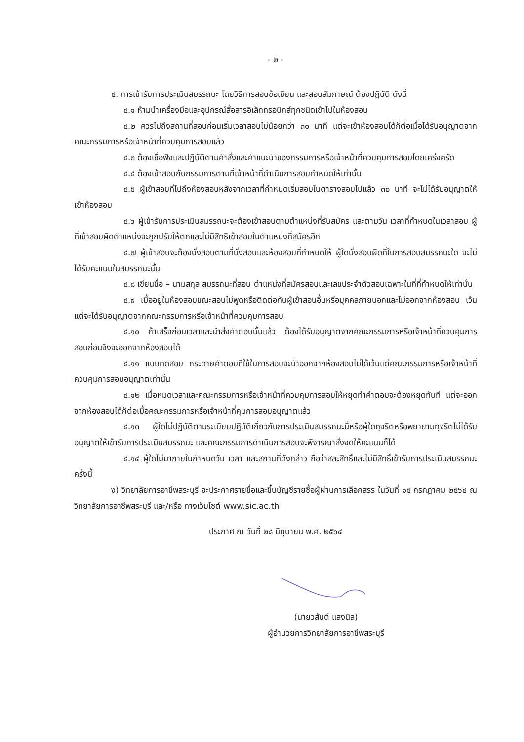- ๒ -
๔. การเข้ารับการประเมินสมรรถนะ โดยวิธีการสอบข้อเขียน และสอบสัมภาษณ์ ต้องปฏิบัติ ดังนี้
๔.๑ ห้ามนำเครื่องมือและอุปกรณ์สื่อสารอิเล็กทรอนิกส์ทุกชนิดเข้าไปในห้องสอบ
๔.๒ ควรไปถึงสถานที่สอบก่อนเริ่มเวลาสอบไม่น้อยกว่า ๓๐ นาที แต่จะเข้าห้องสอบได้ก็ต่อเมื่อได้รับอนุญาตจากคณะกรรมการหรือเจ้าหน้าที่ควบคุมการสอบแล้ว
๔.๓ ต้องเชื่อฟังและปฏิบัติตามคำสั่งและคำแนะนำของกรรมการหรือเจ้าหน้าที่ควบคุมการสอบโดยเคร่งครัด
๔.๔ ต้องเข้าสอบกับกรรมการตามที่เจ้าหน้าที่ดำเนินการสอบกำหนดให้เท่านั้น
๔.๕ ผู้เข้าสอบที่ไปถึงห้องสอบหลังจากเวลาที่กำหนดเริ่มสอบในตารางสอบไปแล้ว ๓๐ นาที จะไม่ได้รับอนุญาตให้เข้าห้องสอบ
๔.๖ ผู้เข้ารับการประเมินสมรรถนะจะต้องเข้าสอบตามตำแหน่งที่รับสมัคร และตามวัน เวลาที่กำหนดในเวลาสอบ ผู้ที่เข้าสอบผิดตำแหน่งจะถูกปรับให้ตกและไม่มีสิทธิเข้าสอบในตำแหน่งที่สมัครอีก
๔.๗ ผู้เข้าสอบจะต้องนั่งสอบตามที่นั่งสอบและห้องสอบที่กำหนดให้ ผู้ใดนั่งสอบผิดที่ในการสอบสมรรถนะใด จะไม่ได้รับคะแนนในสมรรถนะนั้น
๔.๘ เขียนชื่อ – นามสกุล สมรรถนะที่สอบ ตำแหน่งที่สมัครสอบและเลขประจำตัวสอบเฉพาะในที่ที่กำหนดให้เท่านั้น
๔.๙ เมื่ออยู่ในห้องสอบขณะสอบไม่พูดหรือติดต่อกับผู้เข้าสอบอื่นหรือบุคคลภายนอกและไม่ออกจากห้องสอบ เว้นแต่จะได้รับอนุญาตจากคณะกรรมการหรือเจ้าหน้าที่ควบคุมการสอบ
๔.๑๐ ถ้าเสร็จก่อนเวลาและนำส่งคำตอบนั้นแล้ว ต้องได้รับอนุญาตจากคณะกรรมการหรือเจ้าหน้าที่ควบคุมการสอบก่อนจึงจะออกจากห้องสอบได้
๔.๑๑ แบบทดสอบ กระดาษคำตอบที่ใช้ในการสอบจะนำออกจากห้องสอบไม่ได้เว้นแต่คณะกรรมการหรือเจ้าหน้าที่ควบคุมการสอบอนุญาตเท่านั้น
๔.๑๒ เมื่อหมดเวลาและคณะกรรมการหรือเจ้าหน้าที่ควบคุมการสอบให้หยุดทำคำตอบจะต้องหยุดทันที แต่จะออกจากห้องสอบได้ก็ต่อเมื่อคณะกรรมการหรือเจ้าหน้าที่คุมการสอบอนุญาตแล้ว
๔.๑๓ ผู้ใดไม่ปฏิบัติตามระเบียบปฏิบัติเกี่ยวกับการประเมินสมรรถนะนี้หรือผู้ใดทุจริตหรือพยายามทุจริตไม่ได้รับอนุญาตให้เข้ารับการประเมินสมรรถนะ และคณะกรรมการดำเนินการสอบจะพิจารณาสั่งงดให้คะแนนก็ได้
๔.๑๔ ผู้ใดไม่มาภายในกำหนดวัน เวลา และสถานที่ดังกล่าว ถือว่าสละสิทธิ์และไม่มีสิทธิ์เข้ารับการประเมินสมรรถนะครั้งนี้
ง) วิทยาลัยการอาชีพสระบุรี จะประกาศรายชื่อและขึ้นบัญชีรายชื่อผู้ผ่านการเลือกสรร ในวันที่ ๑๕ กรกฎาคม ๒๕๖๔ ณ วิทยาลัยการอาชีพสระบุรี และ/หรือ ทางเว็บไซต์ www.sic.ac.th
ประกาศ ณ วันที่ ๒๘ มิถุนายน พ.ศ. ๒๕๖๔
(นายวสันต์ แสงนิล)
ผู้อำนวยการวิทยาลัยการอาชีพสระบุรี